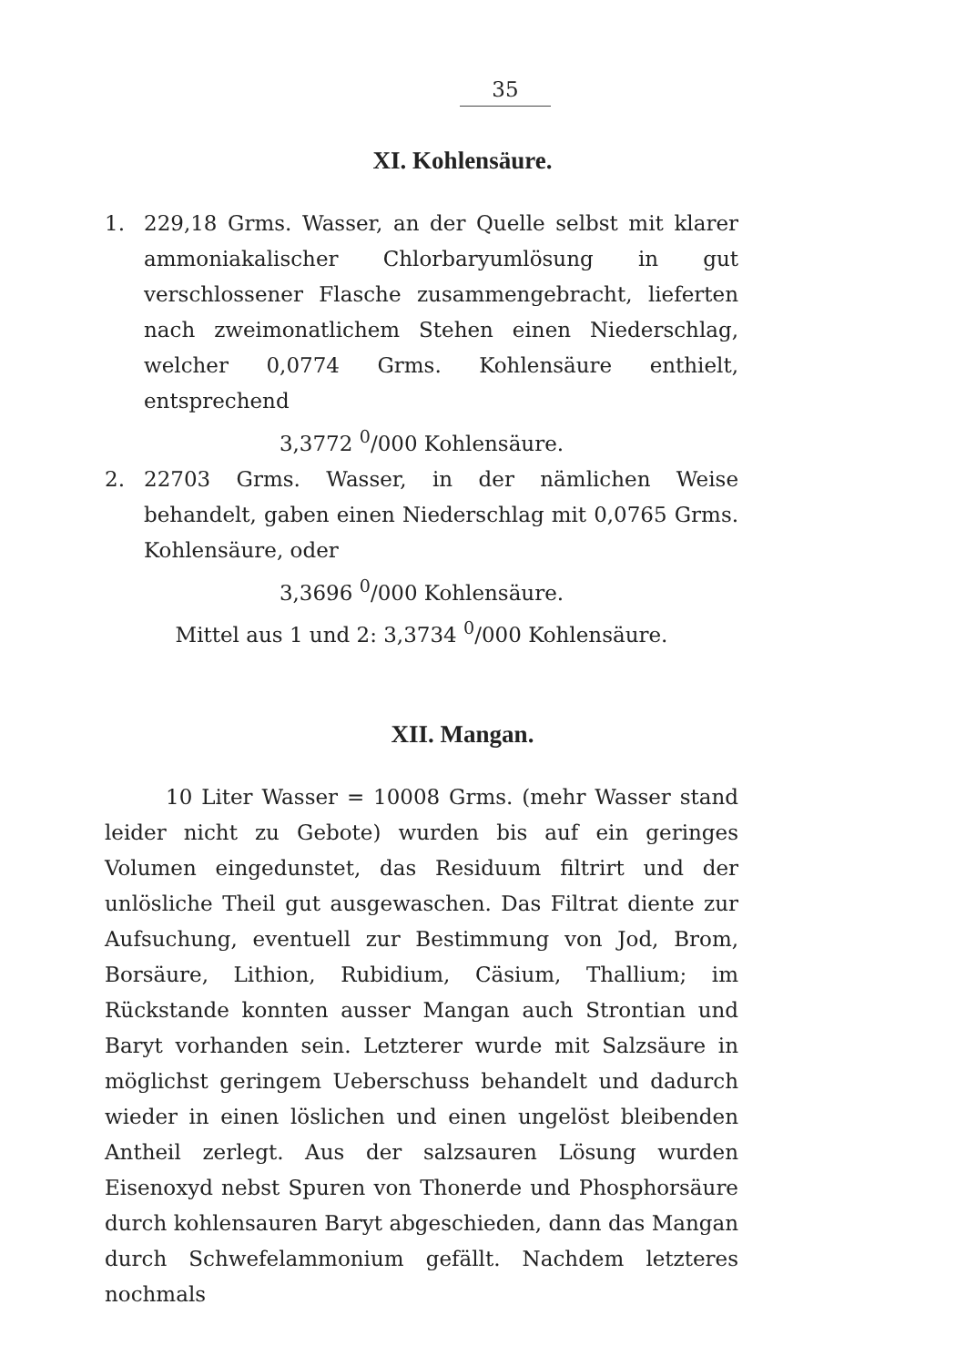35
XI. Kohlensäure.
1. 229,18 Grms. Wasser, an der Quelle selbst mit klarer ammoniakalischer Chlorbaryumlösung in gut verschlossener Flasche zusammengebracht, lieferten nach zweimonatlichem Stehen einen Niederschlag, welcher 0,0774 Grms. Kohlensäure enthielt, entsprechend
3,3772 <sup>0</sup>/000 Kohlensäure.
2. 22703 Grms. Wasser, in der nämlichen Weise behandelt, gaben einen Niederschlag mit 0,0765 Grms. Kohlensäure, oder
3,3696 <sup>0</sup>/000 Kohlensäure.
Mittel aus 1 und 2: 3,3734 <sup>0</sup>/000 Kohlensäure.
XII. Mangan.
10 Liter Wasser = 10008 Grms. (mehr Wasser stand leider nicht zu Gebote) wurden bis auf ein geringes Volumen eingedunstet, das Residuum filtrirt und der unlösliche Theil gut ausgewaschen. Das Filtrat diente zur Aufsuchung, eventuell zur Bestimmung von Jod, Brom, Borsäure, Lithion, Rubidium, Cäsium, Thallium; im Rückstande konnten ausser Mangan auch Strontian und Baryt vorhanden sein. Letzterer wurde mit Salzsäure in möglichst geringem Ueberschuss behandelt und dadurch wieder in einen löslichen und einen ungelöst bleibenden Antheil zerlegt. Aus der salzsauren Lösung wurden Eisenoxyd nebst Spuren von Thonerde und Phosphorsäure durch kohlensauren Baryt abgeschieden, dann das Mangan durch Schwefelammonium gefällt. Nachdem letzteres nochmals